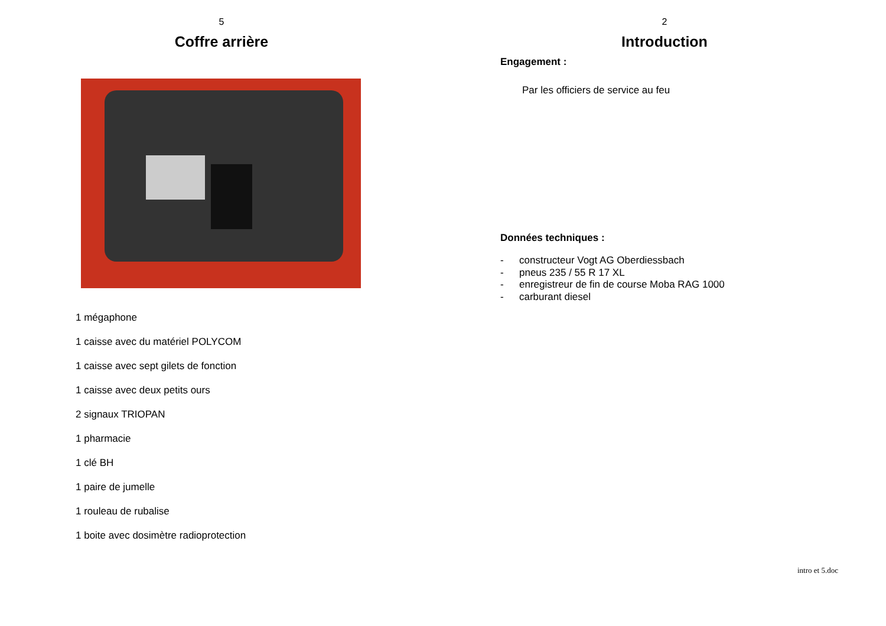5
Coffre arrière
1 mégaphone
1 caisse avec du matériel POLYCOM
1 caisse avec sept gilets de fonction
1 caisse avec deux petits ours
2 signaux TRIOPAN
1 pharmacie
1 clé BH
1 paire de jumelle
1 rouleau de rubalise
1 boite avec dosimètre radioprotection
2
Introduction
Engagement :
Par les officiers de service au feu
Données techniques :
- constructeur Vogt AG Oberdiessbach
- pneus 235 / 55 R 17 XL
- enregistreur de fin de course Moba RAG 1000
- carburant diesel
intro et 5.doc